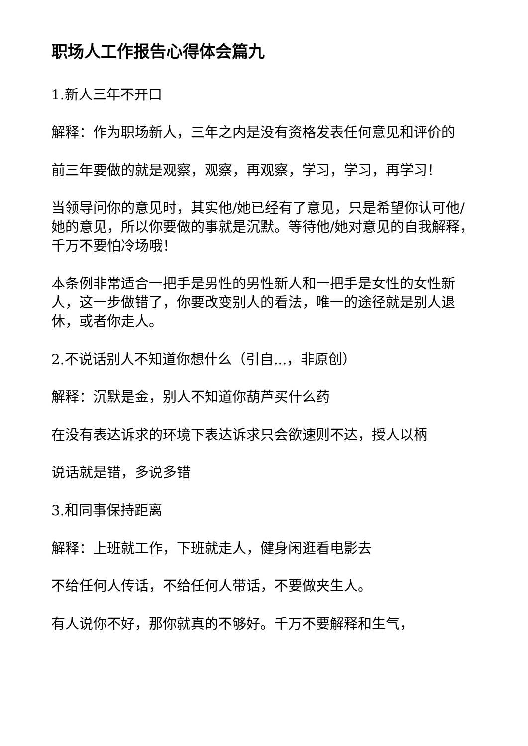职场人工作报告心得体会篇九
1.新人三年不开口
解释：作为职场新人，三年之内是没有资格发表任何意见和评价的
前三年要做的就是观察，观察，再观察，学习，学习，再学习！
当领导问你的意见时，其实他/她已经有了意见，只是希望你认可他/她的意见，所以你要做的事就是沉默。等待他/她对意见的自我解释，千万不要怕冷场哦！
本条例非常适合一把手是男性的男性新人和一把手是女性的女性新人，这一步做错了，你要改变别人的看法，唯一的途径就是别人退休，或者你走人。
2.不说话别人不知道你想什么（引自...，非原创）
解释：沉默是金，别人不知道你葫芦买什么药
在没有表达诉求的环境下表达诉求只会欲速则不达，授人以柄
说话就是错，多说多错
3.和同事保持距离
解释：上班就工作，下班就走人，健身闲逛看电影去
不给任何人传话，不给任何人带话，不要做夹生人。
有人说你不好，那你就真的不够好。千万不要解释和生气，